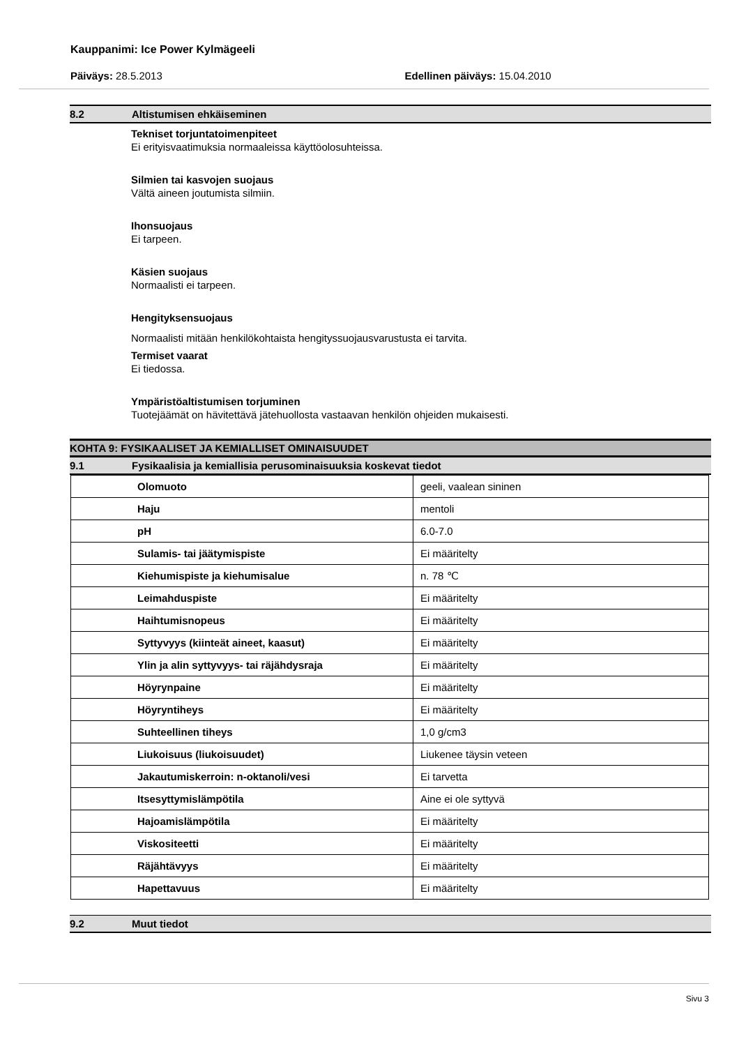Kauppanimi: Ice Power Kylmägeeli
Päiväys: 28.5.2013 Edellinen päiväys: 15.04.2010
8.2 Altistumisen ehkäiseminen
Tekniset torjuntatoimenpiteet
Ei erityisvaatimuksia normaaleissa käyttöolosuhteissa.
Silmien tai kasvojen suojaus
Vältä aineen joutumista silmiin.
Ihonsuojaus
Ei tarpeen.
Käsien suojaus
Normaalisti ei tarpeen.
Hengityksensuojaus
Normaalisti mitään henkilökohtaista hengityssuojausvarustusta ei tarvita.
Termiset vaarat
Ei tiedossa.
Ympäristöaltistumisen torjuminen
Tuotejäämät on hävitettävä jätehuollosta vastaavan henkilön ohjeiden mukaisesti.
KOHTA 9: FYSIKAALISET JA KEMIALLISET OMINAISUUDET
9.1 Fysikaalisia ja kemiallisia perusominaisuuksia koskevat tiedot
| Olomuoto | geeli, vaalean sininen |
| Haju | mentoli |
| pH | 6.0-7.0 |
| Sulamis- tai jäätymispiste | Ei määritelty |
| Kiehumispiste ja kiehumisalue | n. 78 ℃ |
| Leimahduspiste | Ei määritelty |
| Haihtumisnopeus | Ei määritelty |
| Syttyvyys (kiinteät aineet, kaasut) | Ei määritelty |
| Ylin ja alin syttyvyys- tai räjähdysraja | Ei määritelty |
| Höyrynpaine | Ei määritelty |
| Höyryntiheys | Ei määritelty |
| Suhteellinen tiheys | 1,0 g/cm3 |
| Liukoisuus (liukoisuudet) | Liukenee täysin veteen |
| Jakautumiskerroin: n-oktanoli/vesi | Ei tarvetta |
| Itsesyttymislämpötila | Aine ei ole syttyvä |
| Hajoamislämpötila | Ei määritelty |
| Viskositeetti | Ei määritelty |
| Räjähtävyys | Ei määritelty |
| Hapettavuus | Ei määritelty |
9.2 Muut tiedot
Sivu 3